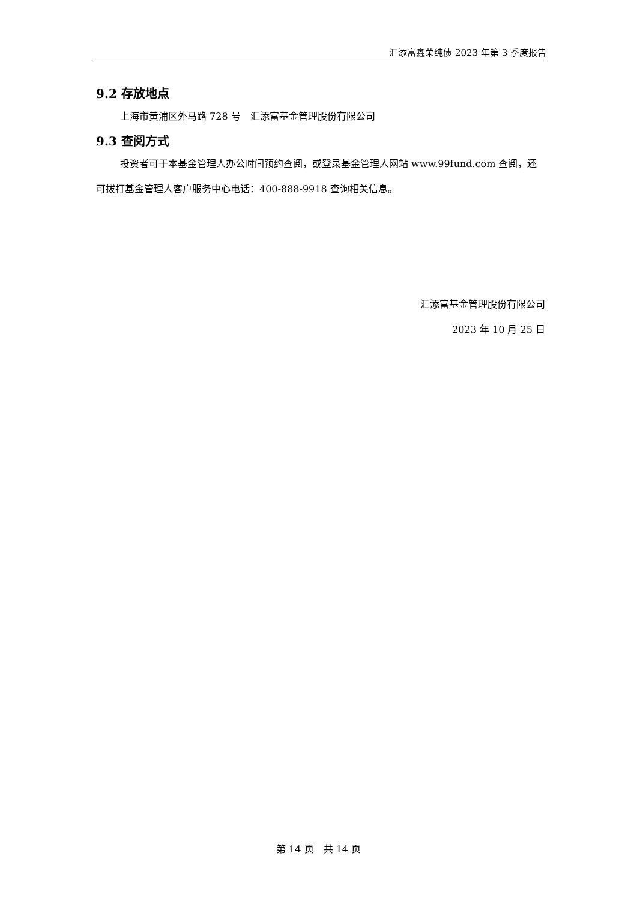汇添富鑫荣纯债 2023 年第 3 季度报告
9.2 存放地点
上海市黄浦区外马路 728 号　汇添富基金管理股份有限公司
9.3 查阅方式
投资者可于本基金管理人办公时间预约查阅，或登录基金管理人网站 www.99fund.com 查阅，还可拨打基金管理人客户服务中心电话：400-888-9918 查询相关信息。
汇添富基金管理股份有限公司
2023 年 10 月 25 日
第 14 页　共 14 页